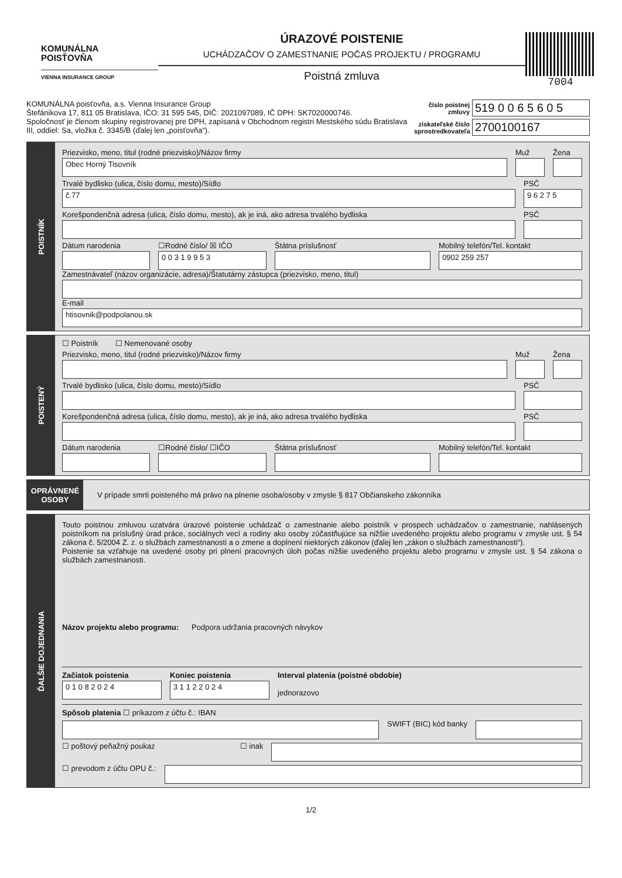KOMUNÁLNA
POISŤOVŇA
VIENNA INSURANCE GROUP
ÚRAZOVÉ POISTENIE
UCHÁDZAČOV O ZAMESTNANIE POČAS PROJEKTU / PROGRAMU
Poistná zmluva
7004
KOMUNÁLNA poisťovňa, a.s. Vienna Insurance Group
Štefánikova 17, 811 05 Bratislava, IČO: 31 595 545, DIČ: 2021097089, IČ DPH: SK7020000746.
Spoločnosť je členom skupiny registrovanej pre DPH, zapísaná v Obchodnom registri Mestského súdu Bratislava III, oddiel: Sa, vložka č. 3345/B (ďalej len „poisťovňa“).
číslo poistnej zmluvy 519 0 0 6 5 6 0 5
získateľské číslo sprostredkovateľa 2700100167
POISTNÍK
Priezvisko, meno, titul (rodné priezvisko)/Názov firmy
Obec Horný Tisovník
Muž Žena
Trvalé bydlisko (ulica, číslo domu, mesto)/Sídlo
č.77
PSČ
9 6 2 7 5
Korešpondenčná adresa (ulica, číslo domu, mesto), ak je iná, ako adresa trvalého bydliska
PSČ
Dátum narodenia ☐Rodné číslo/ ☒ IČO
0 0 3 1 9 9 5 3
Štátna príslušnosť Mobilný telefón/Tel. kontakt
0902 259 257
Zamestnávateľ (názov organizácie, adresa)/Štatutárny zástupca (priezvisko, meno, titul)
E-mail
htisovnik@podpolanou.sk
POISTENÝ
☐ Poistník ☐ Nemenované osoby
Priezvisko, meno, titul (rodné priezvisko)/Názov firmy
Muž Žena
Trvalé bydlisko (ulica, číslo domu, mesto)/Sídlo
PSČ
Korešpondenčná adresa (ulica, číslo domu, mesto), ak je iná, ako adresa trvalého bydliska
PSČ
Dátum narodenia ☐Rodné číslo/ ☐IČO Štátna príslušnosť Mobilný telefón/Tel. kontakt
OPRÁVNENÉ
OSOBY
V prípade smrti poisteného má právo na plnenie osoba/osoby v zmysle § 817 Občianskeho zákonníka
ĎALŠIE DOJEDNANIA
Touto poistnou zmluvou uzatvára úrazové poistenie uchádzač o zamestnanie alebo poistník v prospech uchádzačov o zamestnanie, nahlásených poistníkom na príslušný úrad práce, sociálnych vecí a rodiny ako osoby zúčastňujúce sa nižšie uvedeného projektu alebo programu v zmysle ust. § 54 zákona č. 5/2004 Z. z. o službách zamestnanosti a o zmene a doplnení niektorých zákonov (ďalej len „zákon o službách zamestnanosti“).
Poistenie sa vzťahuje na uvedené osoby pri plnení pracovných úloh počas nižšie uvedeného projektu alebo programu v zmysle ust. § 54 zákona o službách zamestnanosti.
Názov projektu alebo programu: Podpora udržania pracovných návykov
Začiatok poistenia
0 1 0 8 2 0 2 4
Koniec poistenia
3 1 1 2 2 0 2 4
Interval platenia (poistné obdobie)
jednorazovo
Spôsob platenia ☐ príkazom z účtu č.: IBAN
SWIFT (BIC) kód banky
☐ poštový peňažný poukaz ☐ inak
☐ prevodom z účtu OPU č.:
1/2